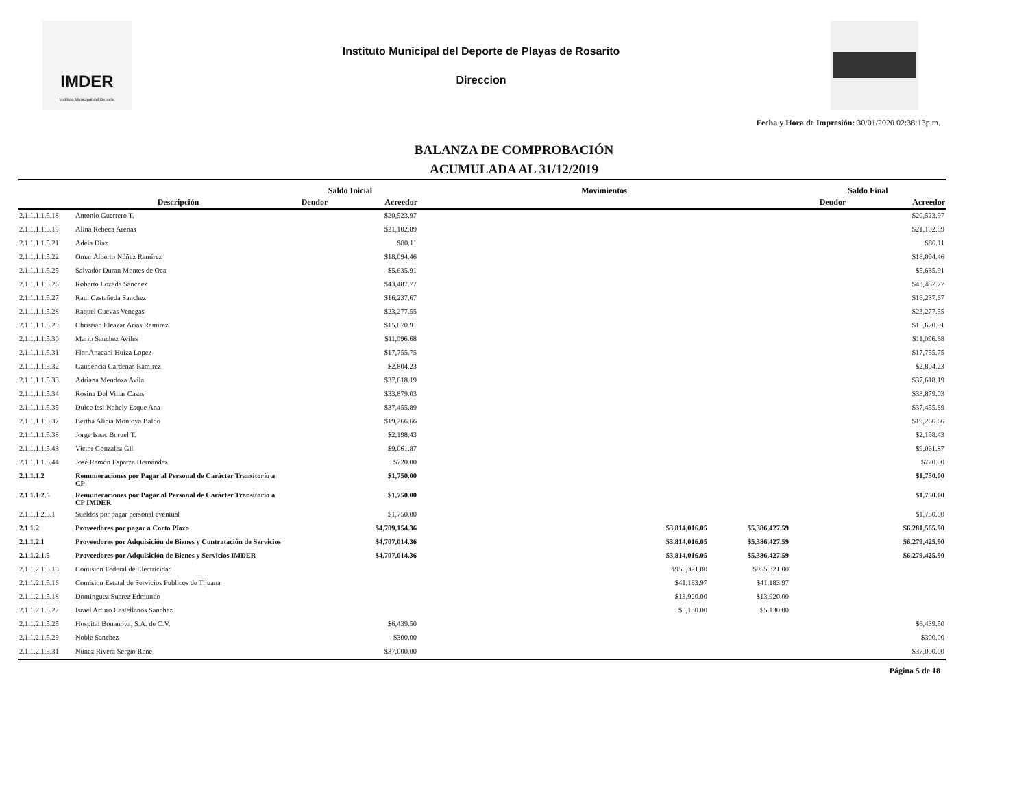IMDER
Instituto Municipal del Deporte
Instituto Municipal del Deporte de Playas de Rosarito
Direccion
Fecha y Hora de Impresión: 30/01/2020 02:38:13p.m.
BALANZA DE COMPROBACIÓN
ACUMULADA AL 31/12/2019
| | | Saldo Inicial | | Movimientos | | Saldo Final | |
| --- | --- | --- | --- | --- | --- | --- | --- |
| | Descripción | Deudor | Acreedor | | | Deudor | Acreedor |
| 2.1.1.1.1.5.18 | Antonio Guerrero T. | | $20,523.97 | | | | $20,523.97 |
| 2.1.1.1.1.5.19 | Alina Rebeca Arenas | | $21,102.89 | | | | $21,102.89 |
| 2.1.1.1.1.5.21 | Adela Diaz | | $80.11 | | | | $80.11 |
| 2.1.1.1.1.5.22 | Omar Alberto Núñez Ramírez | | $18,094.46 | | | | $18,094.46 |
| 2.1.1.1.1.5.25 | Salvador Duran Montes de Oca | | $5,635.91 | | | | $5,635.91 |
| 2.1.1.1.1.5.26 | Roberto Lozada Sanchez | | $43,487.77 | | | | $43,487.77 |
| 2.1.1.1.1.5.27 | Raul Castañeda Sanchez | | $16,237.67 | | | | $16,237.67 |
| 2.1.1.1.1.5.28 | Raquel Cuevas Venegas | | $23,277.55 | | | | $23,277.55 |
| 2.1.1.1.1.5.29 | Christian Eleazar Arias Ramirez | | $15,670.91 | | | | $15,670.91 |
| 2.1.1.1.1.5.30 | Mario Sanchez Aviles | | $11,096.68 | | | | $11,096.68 |
| 2.1.1.1.1.5.31 | Flor Anacahi Huiza Lopez | | $17,755.75 | | | | $17,755.75 |
| 2.1.1.1.1.5.32 | Gaudencia Cardenas Ramirez | | $2,804.23 | | | | $2,804.23 |
| 2.1.1.1.1.5.33 | Adriana Mendoza Avila | | $37,618.19 | | | | $37,618.19 |
| 2.1.1.1.1.5.34 | Rosina Del Villar Casas | | $33,879.03 | | | | $33,879.03 |
| 2.1.1.1.1.5.35 | Dulce Issi Nohely Esque Ana | | $37,455.89 | | | | $37,455.89 |
| 2.1.1.1.1.5.37 | Bertha Alicia Montoya Baldo | | $19,266.66 | | | | $19,266.66 |
| 2.1.1.1.1.5.38 | Jorge Isaac Boruel T. | | $2,198.43 | | | | $2,198.43 |
| 2.1.1.1.1.5.43 | Victor Gonzalez Gil | | $9,061.87 | | | | $9,061.87 |
| 2.1.1.1.1.5.44 | José Ramón Esparza Hernández | | $720.00 | | | | $720.00 |
| 2.1.1.1.2 | Remuneraciones por Pagar al Personal de Carácter Transitorio a CP | | $1,750.00 | | | | $1,750.00 |
| 2.1.1.1.2.5 | Remuneraciones por Pagar al Personal de Carácter Transitorio a CP IMDER | | $1,750.00 | | | | $1,750.00 |
| 2.1.1.1.2.5.1 | Sueldos por pagar personal eventual | | $1,750.00 | | | | $1,750.00 |
| 2.1.1.2 | Proveedores por pagar a Corto Plazo | | $4,709,154.36 | $3,814,016.05 | $5,386,427.59 | | $6,281,565.90 |
| 2.1.1.2.1 | Proveedores por Adquisición de Bienes y Contratación de Servicios | | $4,707,014.36 | $3,814,016.05 | $5,386,427.59 | | $6,279,425.90 |
| 2.1.1.2.1.5 | Proveedores por Adquisición de Bienes y Servicios IMDER | | $4,707,014.36 | $3,814,016.05 | $5,386,427.59 | | $6,279,425.90 |
| 2.1.1.2.1.5.15 | Comision Federal de Electricidad | | | $955,321.00 | $955,321.00 | | |
| 2.1.1.2.1.5.16 | Comision Estatal de Servicios Publicos de Tijuana | | | $41,183.97 | $41,183.97 | | |
| 2.1.1.2.1.5.18 | Dominguez Suarez Edmundo | | | $13,920.00 | $13,920.00 | | |
| 2.1.1.2.1.5.22 | Israel Arturo Castellanos Sanchez | | | $5,130.00 | $5,130.00 | | |
| 2.1.1.2.1.5.25 | Hospital Bonanova, S.A. de C.V. | | $6,439.50 | | | | $6,439.50 |
| 2.1.1.2.1.5.29 | Noble Sanchez | | $300.00 | | | | $300.00 |
| 2.1.1.2.1.5.31 | Nuñez Rivera Sergio Rene | | $37,000.00 | | | | $37,000.00 |
Página 5 de 18